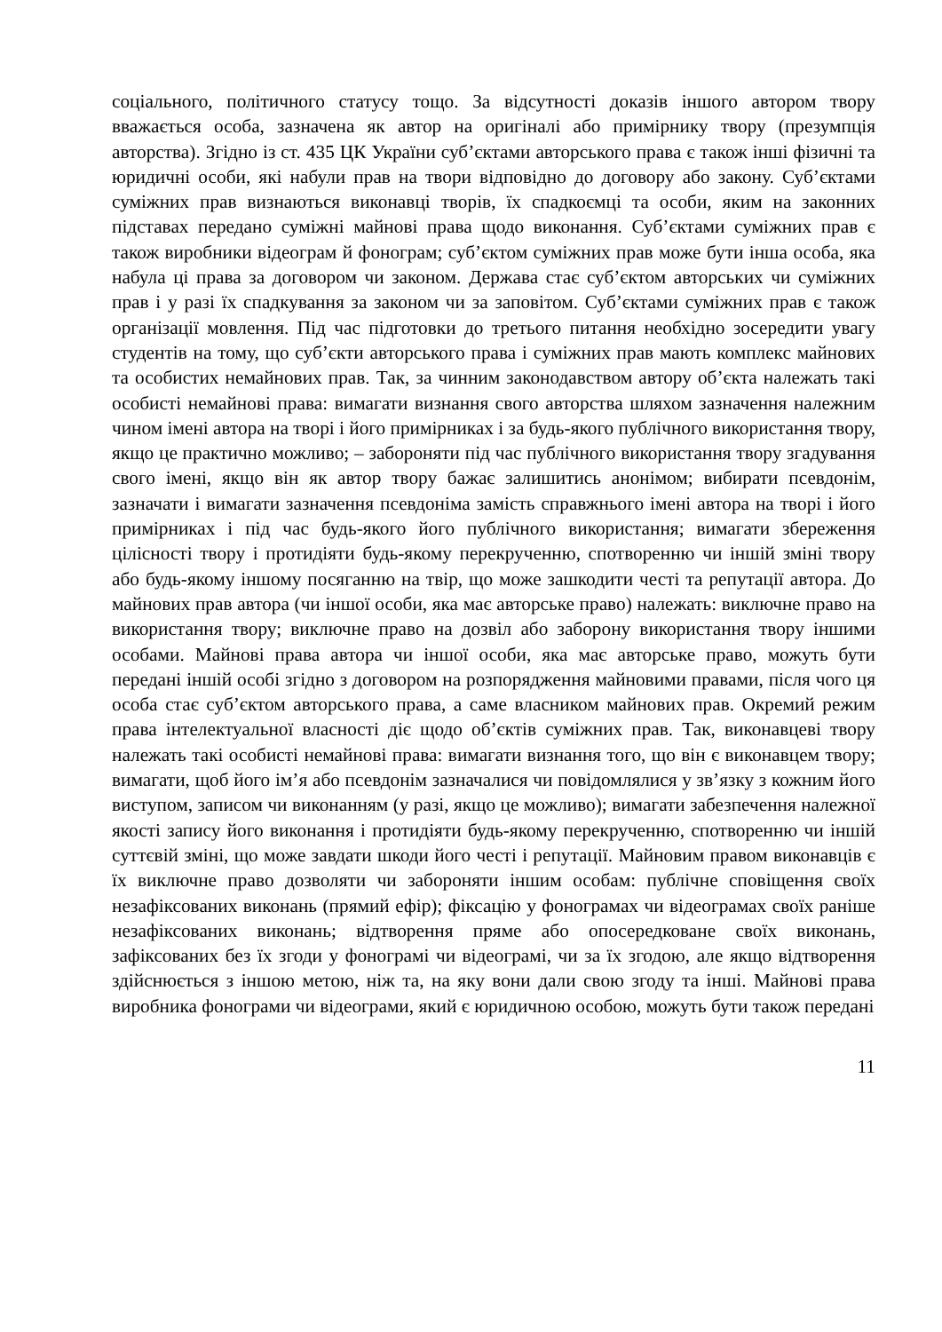соціального, політичного статусу тощо. За відсутності доказів іншого автором твору вважається особа, зазначена як автор на оригіналі або примірнику твору (презумпція авторства). Згідно із ст. 435 ЦК України суб’єктами авторського права є також інші фізичні та юридичні особи, які набули прав на твори відповідно до договору або закону. Суб’єктами суміжних прав визнаються виконавці творів, їх спадкоємці та особи, яким на законних підставах передано суміжні майнові права щодо виконання. Суб’єктами суміжних прав є також виробники відеограм й фонограм; суб’єктом суміжних прав може бути інша особа, яка набула ці права за договором чи законом. Держава стає суб’єктом авторських чи суміжних прав і у разі їх спадкування за законом чи за заповітом. Суб’єктами суміжних прав є також організації мовлення. Під час підготовки до третього питання необхідно зосередити увагу студентів на тому, що суб’єкти авторського права і суміжних прав мають комплекс майнових та особистих немайнових прав. Так, за чинним законодавством автору об’єкта належать такі особисті немайнові права: вимагати визнання свого авторства шляхом зазначення належним чином імені автора на творі і його примірниках і за будь-якого публічного використання твору, якщо це практично можливо; – забороняти під час публічного використання твору згадування свого імені, якщо він як автор твору бажає залишитись анонімом; вибирати псевдонім, зазначати і вимагати зазначення псевдоніма замість справжнього імені автора на творі і його примірниках і під час будь-якого його публічного використання; вимагати збереження цілісності твору і протидіяти будь-якому перекрученню, спотворенню чи іншій зміні твору або будь-якому іншому посяганню на твір, що може зашкодити честі та репутації автора. До майнових прав автора (чи іншої особи, яка має авторське право) належать: виключне право на використання твору; виключне право на дозвіл або заборону використання твору іншими особами. Майнові права автора чи іншої особи, яка має авторське право, можуть бути передані іншій особі згідно з договором на розпорядження майновими правами, після чого ця особа стає суб’єктом авторського права, а саме власником майнових прав. Окремий режим права інтелектуальної власності діє щодо об’єктів суміжних прав. Так, виконавцеві твору належать такі особисті немайнові права: вимагати визнання того, що він є виконавцем твору; вимагати, щоб його ім’я або псевдонім зазначалися чи повідомлялися у зв’язку з кожним його виступом, записом чи виконанням (у разі, якщо це можливо); вимагати забезпечення належної якості запису його виконання і протидіяти будь-якому перекрученню, спотворенню чи іншій суттєвій зміні, що може завдати шкоди його честі і репутації. Майновим правом виконавців є їх виключне право дозволяти чи забороняти іншим особам: публічне сповіщення своїх незафіксованих виконань (прямий ефір); фіксацію у фонограмах чи відеограмах своїх раніше незафіксованих виконань; відтворення пряме або опосередковане своїх виконань, зафіксованих без їх згоди у фонограмі чи відеограмі, чи за їх згодою, але якщо відтворення здійснюється з іншою метою, ніж та, на яку вони дали свою згоду та інші. Майнові права виробника фонограми чи відеограми, який є юридичною особою, можуть бути також передані
11